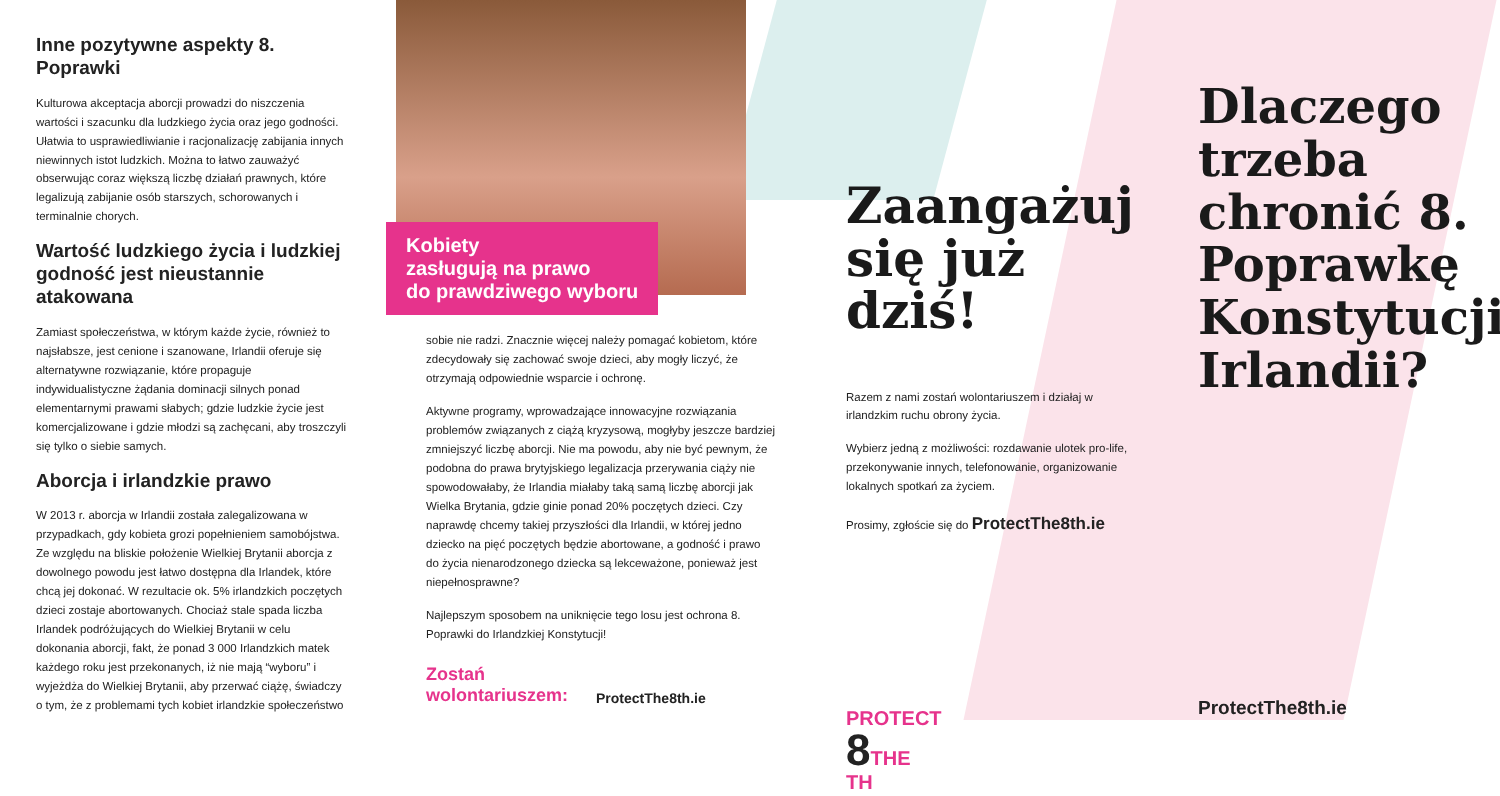Inne pozytywne aspekty 8. Poprawki
Kulturowa akceptacja aborcji prowadzi do niszczenia wartości i szacunku dla ludzkiego życia oraz jego godności. Ułatwia to usprawiedliwianie i racjonalizację zabijania innych niewinnych istot ludzkich. Można to łatwo zauważyć obserwując coraz większą liczbę działań prawnych, które legalizują zabijanie osób starszych, schorowanych i terminalnie chorych.
Wartość ludzkiego życia i ludzkiej godność jest nieustannie atakowana
Zamiast społeczeństwa, w którym każde życie, również to najsłabsze, jest cenione i szanowane, Irlandii oferuje się alternatywne rozwiązanie, które propaguje indywidualistyczne żądania dominacji silnych ponad elementarnymi prawami słabych; gdzie ludzkie życie jest komercjalizowane i gdzie młodzi są zachęcani, aby troszczyli się tylko o siebie samych.
Aborcja i irlandzkie prawo
W 2013 r. aborcja w Irlandii została zalegalizowana w przypadkach, gdy kobieta grozi popełnieniem samobójstwa. Ze względu na bliskie położenie Wielkiej Brytanii aborcja z dowolnego powodu jest łatwo dostępna dla Irlandek, które chcą jej dokonać. W rezultacie ok. 5% irlandzkich poczętych dzieci zostaje abortowanych. Chociaż stale spada liczba Irlandek podróżujących do Wielkiej Brytanii w celu dokonania aborcji, fakt, że ponad 3 000 Irlandzkich matek każdego roku jest przekonanych, iż nie mają “wyboru” i wyjeżdża do Wielkiej Brytanii, aby przerwać ciążę, świadczy o tym, że z problemami tych kobiet irlandzkie społeczeństwo
Kobiety
zasługują na prawo
do prawdziwego wyboru
sobie nie radzi. Znacznie więcej należy pomagać kobietom, które zdecydowały się zachować swoje dzieci, aby mogły liczyć, że otrzymają odpowiednie wsparcie i ochronę.
Aktywne programy, wprowadzające innowacyjne rozwiązania problemów związanych z ciążą kryzysową, mogłyby jeszcze bardziej zmniejszyć liczbę aborcji. Nie ma powodu, aby nie być pewnym, że podobna do prawa brytyjskiego legalizacja przerywania ciąży nie spowodowałaby, że Irlandia miałaby taką samą liczbę aborcji jak Wielka Brytania, gdzie ginie ponad 20% poczętych dzieci. Czy naprawdę chcemy takiej przyszłości dla Irlandii, w której jedno dziecko na pięć poczętych będzie abortowane, a godność i prawo do życia nienarodzonego dziecka są lekceważone, ponieważ jest niepełnosprawne?
Najlepszym sposobem na uniknięcie tego losu jest ochrona 8. Poprawki do Irlandzkiej Konstytucji!
Zostań
wolontariuszem: ProtectThe8th.ie
Zaangażuj się już dziś!
Razem z nami zostań wolontariuszem i działaj w irlandzkim ruchu obrony życia.
Wybierz jedną z możliwości: rozdawanie ulotek pro-life, przekonywanie innych, telefonowanie, organizowanie lokalnych spotkań za życiem.
Prosimy, zgłoście się do ProtectThe8th.ie
PROTECT
8 THE
TH
Dlaczego trzeba chronić 8. Poprawkę Konstytucji Irlandii?
ProtectThe8th.ie